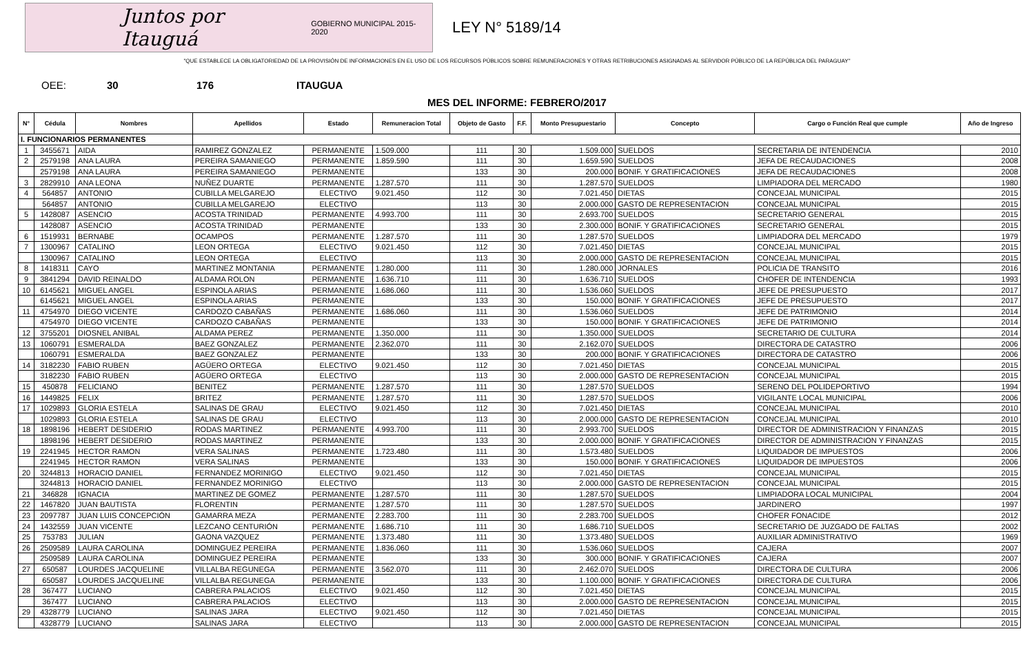Juntos por Itauguá GOBIERNO MUNICIPAL 2015-2020
LEY N° 5189/14
"QUE ESTABLECE LA OBLIGATORIEDAD DE LA PROVISIÓN DE INFORMACIONES EN EL USO DE LOS RECURSOS PÚBLICOS SOBRE REMUNERACIONES Y OTRAS RETRIBUCIONES ASIGNADAS AL SERVIDOR PÚBLICO DE LA REPÚBLICA DEL PARAGUAY"
OEE: 30 176 ITAUGUA
MES DEL INFORME: FEBRERO/2017
| N° | Cédula | Nombres | Apellidos | Estado | Remuneracion Total | Objeto de Gasto | F.F. | Monto Presupuestario | Concepto | Cargo o Función Real que cumple | Año de Ingreso |
| --- | --- | --- | --- | --- | --- | --- | --- | --- | --- | --- | --- |
| I. FUNCIONARIOS PERMANENTES | | | | | | | | | | | |
| 1 | 3455671 | AIDA | RAMIREZ GONZALEZ | PERMANENTE | 1.509.000 | 111 | 30 | 1.509.000 | SUELDOS | SECRETARIA DE INTENDENCIA | 2010 |
| 2 | 2579198 | ANA LAURA | PEREIRA SAMANIEGO | PERMANENTE | 1.859.590 | 111 | 30 | 1.659.590 | SUELDOS | JEFA DE RECAUDACIONES | 2008 |
| | 2579198 | ANA LAURA | PEREIRA SAMANIEGO | PERMANENTE | | 133 | 30 | 200.000 | BONIF. Y GRATIFICACIONES | JEFA DE RECAUDACIONES | 2008 |
| 3 | 2829910 | ANA LEONA | NUÑEZ DUARTE | PERMANENTE | 1.287.570 | 111 | 30 | 1.287.570 | SUELDOS | LIMPIADORA DEL MERCADO | 1980 |
| 4 | 564857 | ANTONIO | CUBILLA MELGAREJO | ELECTIVO | 9.021.450 | 112 | 30 | 7.021.450 | DIETAS | CONCEJAL MUNICIPAL | 2015 |
| | 564857 | ANTONIO | CUBILLA MELGAREJO | ELECTIVO | | 113 | 30 | 2.000.000 | GASTO DE REPRESENTACION | CONCEJAL MUNICIPAL | 2015 |
| 5 | 1428087 | ASENCIO | ACOSTA TRINIDAD | PERMANENTE | 4.993.700 | 111 | 30 | 2.693.700 | SUELDOS | SECRETARIO GENERAL | 2015 |
| | 1428087 | ASENCIO | ACOSTA TRINIDAD | PERMANENTE | | 133 | 30 | 2.300.000 | BONIF. Y GRATIFICACIONES | SECRETARIO GENERAL | 2015 |
| 6 | 1519931 | BERNABE | OCAMPOS | PERMANENTE | 1.287.570 | 111 | 30 | 1.287.570 | SUELDOS | LIMPIADORA DEL MERCADO | 1979 |
| 7 | 1300967 | CATALINO | LEON ORTEGA | ELECTIVO | 9.021.450 | 112 | 30 | 7.021.450 | DIETAS | CONCEJAL MUNICIPAL | 2015 |
| | 1300967 | CATALINO | LEON ORTEGA | ELECTIVO | | 113 | 30 | 2.000.000 | GASTO DE REPRESENTACION | CONCEJAL MUNICIPAL | 2015 |
| 8 | 1418311 | CAYO | MARTINEZ MONTANIA | PERMANENTE | 1.280.000 | 111 | 30 | 1.280.000 | JORNALES | POLICIA DE TRANSITO | 2016 |
| 9 | 3841294 | DAVID REINALDO | ALDAMA ROLON | PERMANENTE | 1.636.710 | 111 | 30 | 1.636.710 | SUELDOS | CHOFER DE INTENDENCIA | 1993 |
| 10 | 6145621 | MIGUEL ANGEL | ESPINOLA ARIAS | PERMANENTE | 1.686.060 | 111 | 30 | 1.536.060 | SUELDOS | JEFE DE PRESUPUESTO | 2017 |
| | 6145621 | MIGUEL ANGEL | ESPINOLA ARIAS | PERMANENTE | | 133 | 30 | 150.000 | BONIF. Y GRATIFICACIONES | JEFE DE PRESUPUESTO | 2017 |
| 11 | 4754970 | DIEGO VICENTE | CARDOZO CABAÑAS | PERMANENTE | 1.686.060 | 111 | 30 | 1.536.060 | SUELDOS | JEFE DE PATRIMONIO | 2014 |
| | 4754970 | DIEGO VICENTE | CARDOZO CABAÑAS | PERMANENTE | | 133 | 30 | 150.000 | BONIF. Y GRATIFICACIONES | JEFE DE PATRIMONIO | 2014 |
| 12 | 3755201 | DIOSNEL ANIBAL | ALDAMA PEREZ | PERMANENTE | 1.350.000 | 111 | 30 | 1.350.000 | SUELDOS | SECRETARIO DE CULTURA | 2014 |
| 13 | 1060791 | ESMERALDA | BAEZ GONZALEZ | PERMANENTE | 2.362.070 | 111 | 30 | 2.162.070 | SUELDOS | DIRECTORA DE CATASTRO | 2006 |
| | 1060791 | ESMERALDA | BAEZ GONZALEZ | PERMANENTE | | 133 | 30 | 200.000 | BONIF. Y GRATIFICACIONES | DIRECTORA DE CATASTRO | 2006 |
| 14 | 3182230 | FABIO RUBEN | AGÜERO ORTEGA | ELECTIVO | 9.021.450 | 112 | 30 | 7.021.450 | DIETAS | CONCEJAL MUNICIPAL | 2015 |
| | 3182230 | FABIO RUBEN | AGÜERO ORTEGA | ELECTIVO | | 113 | 30 | 2.000.000 | GASTO DE REPRESENTACION | CONCEJAL MUNICIPAL | 2015 |
| 15 | 450878 | FELICIANO | BENITEZ | PERMANENTE | 1.287.570 | 111 | 30 | 1.287.570 | SUELDOS | SERENO DEL POLIDEPORTIVO | 1994 |
| 16 | 1449825 | FELIX | BRITEZ | PERMANENTE | 1.287.570 | 111 | 30 | 1.287.570 | SUELDOS | VIGILANTE LOCAL MUNICIPAL | 2006 |
| 17 | 1029893 | GLORIA ESTELA | SALINAS DE GRAU | ELECTIVO | 9.021.450 | 112 | 30 | 7.021.450 | DIETAS | CONCEJAL MUNICIPAL | 2010 |
| | 1029893 | GLORIA ESTELA | SALINAS DE GRAU | ELECTIVO | | 113 | 30 | 2.000.000 | GASTO DE REPRESENTACION | CONCEJAL MUNICIPAL | 2010 |
| 18 | 1898196 | HEBERT DESIDERIO | RODAS MARTINEZ | PERMANENTE | 4.993.700 | 111 | 30 | 2.993.700 | SUELDOS | DIRECTOR DE ADMINISTRACION Y FINANZAS | 2015 |
| | 1898196 | HEBERT DESIDERIO | RODAS MARTINEZ | PERMANENTE | | 133 | 30 | 2.000.000 | BONIF. Y GRATIFICACIONES | DIRECTOR DE ADMINISTRACION Y FINANZAS | 2015 |
| 19 | 2241945 | HECTOR RAMON | VERA SALINAS | PERMANENTE | 1.723.480 | 111 | 30 | 1.573.480 | SUELDOS | LIQUIDADOR DE IMPUESTOS | 2006 |
| | 2241945 | HECTOR RAMON | VERA SALINAS | PERMANENTE | | 133 | 30 | 150.000 | BONIF. Y GRATIFICACIONES | LIQUIDADOR DE IMPUESTOS | 2006 |
| 20 | 3244813 | HORACIO DANIEL | FERNANDEZ MORINIGO | ELECTIVO | 9.021.450 | 112 | 30 | 7.021.450 | DIETAS | CONCEJAL MUNICIPAL | 2015 |
| | 3244813 | HORACIO DANIEL | FERNANDEZ MORINIGO | ELECTIVO | | 113 | 30 | 2.000.000 | GASTO DE REPRESENTACION | CONCEJAL MUNICIPAL | 2015 |
| 21 | 346828 | IGNACIA | MARTINEZ DE GOMEZ | PERMANENTE | 1.287.570 | 111 | 30 | 1.287.570 | SUELDOS | LIMPIADORA LOCAL MUNICIPAL | 2004 |
| 22 | 1467820 | JUAN BAUTISTA | FLORENTIN | PERMANENTE | 1.287.570 | 111 | 30 | 1.287.570 | SUELDOS | JARDINERO | 1997 |
| 23 | 2097787 | JUAN LUIS CONCEPCIÓN | GAMARRA MEZA | PERMANENTE | 2.283.700 | 111 | 30 | 2.283.700 | SUELDOS | CHOFER FONACIDE | 2012 |
| 24 | 1432559 | JUAN VICENTE | LEZCANO CENTURIÓN | PERMANENTE | 1.686.710 | 111 | 30 | 1.686.710 | SUELDOS | SECRETARIO DE JUZGADO DE FALTAS | 2002 |
| 25 | 753783 | JULIAN | GAONA VAZQUEZ | PERMANENTE | 1.373.480 | 111 | 30 | 1.373.480 | SUELDOS | AUXILIAR ADMINISTRATIVO | 1969 |
| 26 | 2509589 | LAURA CAROLINA | DOMINGUEZ PEREIRA | PERMANENTE | 1.836.060 | 111 | 30 | 1.536.060 | SUELDOS | CAJERA | 2007 |
| | 2509589 | LAURA CAROLINA | DOMINGUEZ PEREIRA | PERMANENTE | | 133 | 30 | 300.000 | BONIF. Y GRATIFICACIONES | CAJERA | 2007 |
| 27 | 650587 | LOURDES JACQUELINE | VILLALBA REGUNEGA | PERMANENTE | 3.562.070 | 111 | 30 | 2.462.070 | SUELDOS | DIRECTORA DE CULTURA | 2006 |
| | 650587 | LOURDES JACQUELINE | VILLALBA REGUNEGA | PERMANENTE | | 133 | 30 | 1.100.000 | BONIF. Y GRATIFICACIONES | DIRECTORA DE CULTURA | 2006 |
| 28 | 367477 | LUCIANO | CABRERA PALACIOS | ELECTIVO | 9.021.450 | 112 | 30 | 7.021.450 | DIETAS | CONCEJAL MUNICIPAL | 2015 |
| | 367477 | LUCIANO | CABRERA PALACIOS | ELECTIVO | | 113 | 30 | 2.000.000 | GASTO DE REPRESENTACION | CONCEJAL MUNICIPAL | 2015 |
| 29 | 4328779 | LUCIANO | SALINAS JARA | ELECTIVO | 9.021.450 | 112 | 30 | 7.021.450 | DIETAS | CONCEJAL MUNICIPAL | 2015 |
| | 4328779 | LUCIANO | SALINAS JARA | ELECTIVO | | 113 | 30 | 2.000.000 | GASTO DE REPRESENTACION | CONCEJAL MUNICIPAL | 2015 |